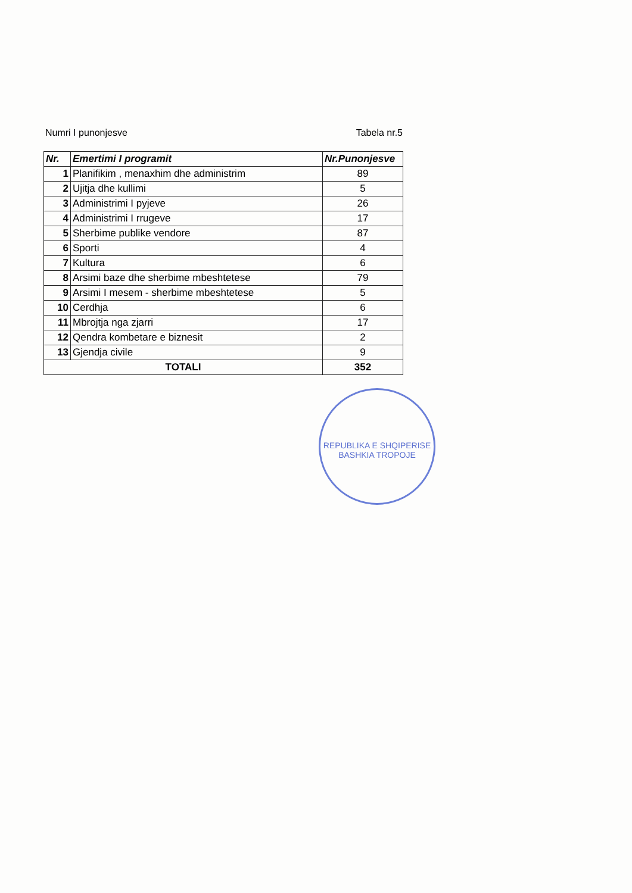Numri I punonjesve Tabela nr.5
| Nr. | Emertimi I programit | Nr.Punonjesve |
| --- | --- | --- |
| 1 | Planifikim , menaxhim dhe administrim | 89 |
| 2 | Ujitja dhe kullimi | 5 |
| 3 | Administrimi I pyjeve | 26 |
| 4 | Administrimi I rrugeve | 17 |
| 5 | Sherbime publike vendore | 87 |
| 6 | Sporti | 4 |
| 7 | Kultura | 6 |
| 8 | Arsimi baze dhe sherbime mbeshtetese | 79 |
| 9 | Arsimi I mesem - sherbime mbeshtetese | 5 |
| 10 | Cerdhja | 6 |
| 11 | Mbrojtja nga zjarri | 17 |
| 12 | Qendra kombetare e biznesit | 2 |
| 13 | Gjendja civile | 9 |
| TOTALI | | 352 |
REPUBLIKA E SHQIPERISE
BASHKIA TROPOJE